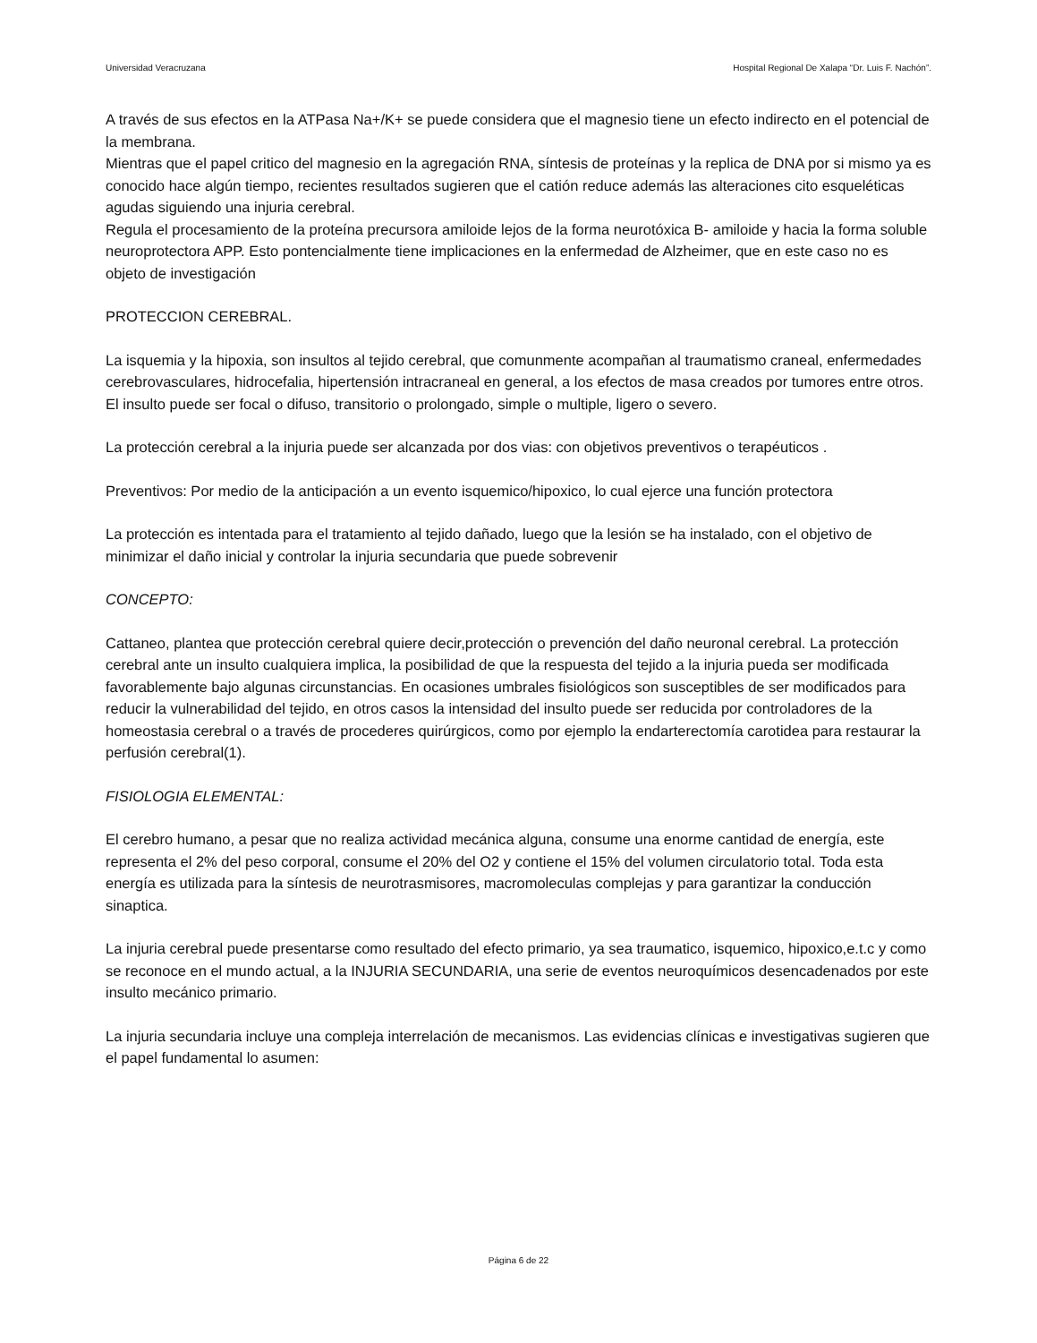Universidad Veracruzana Hospital Regional De Xalapa “Dr. Luis F. Nachón”.
A través de sus efectos en la ATPasa Na+/K+ se puede considera que el magnesio tiene un efecto indirecto en el potencial de la membrana.
Mientras que el papel critico del magnesio en la agregación RNA, síntesis de proteínas y la replica de DNA por si mismo ya es conocido hace algún tiempo, recientes resultados sugieren que el catión reduce además las alteraciones cito esqueléticas agudas siguiendo una injuria cerebral.
Regula el procesamiento de la proteína precursora amiloide lejos de la forma neurotóxica B- amiloide y hacia la forma soluble neuroprotectora APP. Esto pontencialmente tiene implicaciones en la enfermedad de Alzheimer, que en este caso no es objeto de investigación
PROTECCION CEREBRAL.
La isquemia y la hipoxia, son insultos al tejido cerebral, que comunmente acompañan al traumatismo craneal, enfermedades cerebrovasculares, hidrocefalia, hipertensión intracraneal en general, a los efectos de masa creados por tumores entre otros. El insulto puede ser focal o difuso, transitorio o prolongado, simple o multiple, ligero o severo.
La protección cerebral a la injuria puede ser alcanzada por dos vias: con objetivos preventivos o terapéuticos .
Preventivos: Por medio de la anticipación a un evento isquemico/hipoxico, lo cual ejerce una función protectora
La protección es intentada para el tratamiento al tejido dañado, luego que la lesión se ha instalado, con el objetivo de minimizar el daño inicial y controlar la injuria secundaria que puede sobrevenir
CONCEPTO:
Cattaneo, plantea que protección cerebral quiere decir,protección o prevención del daño neuronal cerebral. La protección cerebral ante un insulto cualquiera implica, la posibilidad de que la respuesta del tejido a la injuria pueda ser modificada favorablemente bajo algunas circunstancias. En ocasiones umbrales fisiológicos son susceptibles de ser modificados para reducir la vulnerabilidad del tejido, en otros casos la intensidad del insulto puede ser reducida por controladores de la homeostasia cerebral o a través de procederes quirúrgicos, como por ejemplo la endarterectomía carotidea para restaurar la perfusión cerebral(1).
FISIOLOGIA ELEMENTAL:
El cerebro humano, a pesar que no realiza actividad mecánica alguna, consume una enorme cantidad de energía, este representa el 2% del peso corporal, consume el 20% del O2 y contiene el 15% del volumen circulatorio total. Toda esta energía es utilizada para la síntesis de neurotrasmisores, macromoleculas complejas y para garantizar la conducción sinaptica.
La injuria cerebral puede presentarse como resultado del efecto primario, ya sea traumatico, isquemico, hipoxico,e.t.c y como se reconoce en el mundo actual, a la INJURIA SECUNDARIA, una serie de eventos neuroquímicos desencadenados por este insulto mecánico primario.
La injuria secundaria incluye una compleja interrelación de mecanismos. Las evidencias clínicas e investigativas sugieren que el papel fundamental lo asumen:
Página 6 de 22